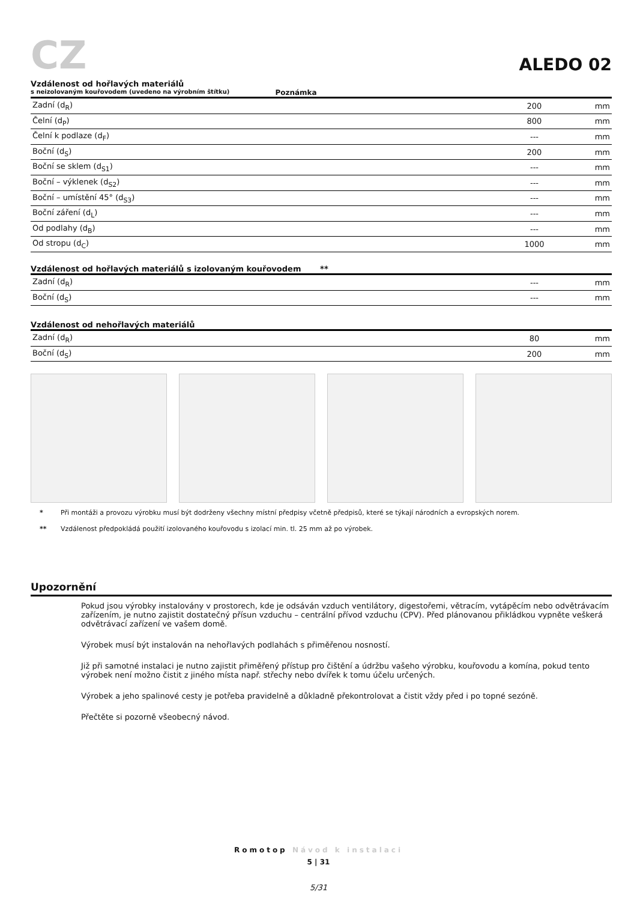CZ
ALEDO 02
Vzdálenost od hořlavých materiálů
s neizolovaným kouřovodem (uvedeno na výrobním štítku) Poznámka
| Zadní (d<sub>R</sub>) | 200 | mm |
| Čelní (d<sub>P</sub>) | 800 | mm |
| Čelní k podlaze (d<sub>F</sub>) | --- | mm |
| Boční (d<sub>S</sub>) | 200 | mm |
| Boční se sklem (d<sub>S1</sub>) | --- | mm |
| Boční – výklenek (d<sub>S2</sub>) | --- | mm |
| Boční – umístění 45° (d<sub>S3</sub>) | --- | mm |
| Boční záření (d<sub>L</sub>) | --- | mm |
| Od podlahy (d<sub>B</sub>) | --- | mm |
| Od stropu (d<sub>C</sub>) | 1000 | mm |
Vzdálenost od hořlavých materiálů s izolovaným kouřovodem **
| Zadní (d<sub>R</sub>) | --- | mm |
| Boční (d<sub>S</sub>) | --- | mm |
Vzdálenost od nehořlavých materiálů
| Zadní (d<sub>R</sub>) | 80 | mm |
| Boční (d<sub>S</sub>) | 200 | mm |
* Při montáži a provozu výrobku musí být dodrženy všechny místní předpisy včetně předpisů, které se týkají národních a evropských norem.
** Vzdálenost předpokládá použití izolovaného kouřovodu s izolací min. tl. 25 mm až po výrobek.
Upozornění
Pokud jsou výrobky instalovány v prostorech, kde je odsáván vzduch ventilátory, digestořemi, větracím, vytápěcím nebo odvětrávacím zařízením, je nutno zajistit dostatečný přísun vzduchu – centrální přívod vzduchu (CPV). Před plánovanou přikládkou vypněte veškerá odvětrávací zařízení ve vašem domě.
Výrobek musí být instalován na nehořlavých podlahách s přiměřenou nosností.
Již při samotné instalaci je nutno zajistit přiměřený přístup pro čištění a údržbu vašeho výrobku, kouřovodu a komína, pokud tento výrobek není možno čistit z jiného místa např. střechy nebo dvířek k tomu účelu určených.
Výrobek a jeho spalinové cesty je potřeba pravidelně a důkladně překontrolovat a čistit vždy před i po topné sezóně.
Přečtěte si pozorně všeobecný návod.
Romotop Návod k instalaci
5 | 31
5/31